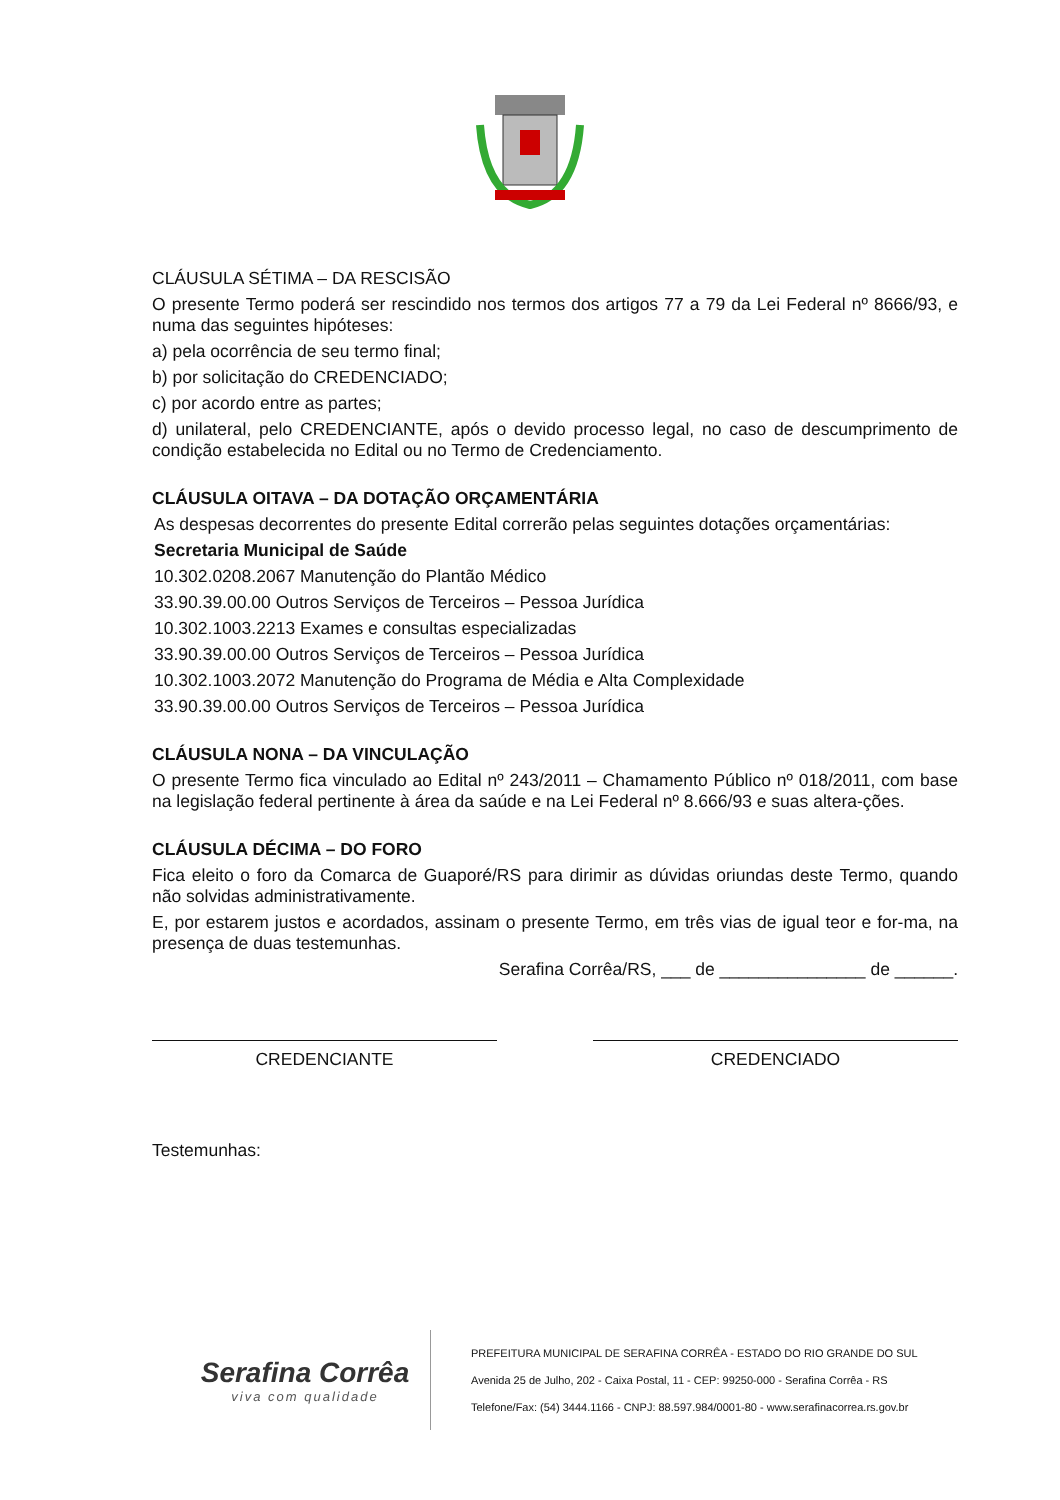CLÁUSULA SÉTIMA – DA RESCISÃO
O presente Termo poderá ser rescindido nos termos dos artigos 77 a 79 da Lei Federal nº 8666/93, e numa das seguintes hipóteses:
a) pela ocorrência de seu termo final;
b) por solicitação do CREDENCIADO;
c) por acordo entre as partes;
d) unilateral, pelo CREDENCIANTE, após o devido processo legal, no caso de descumprimento de condição estabelecida no Edital ou no Termo de Credenciamento.
CLÁUSULA OITAVA – DA DOTAÇÃO ORÇAMENTÁRIA
As despesas decorrentes do presente Edital correrão pelas seguintes dotações orçamentárias:
Secretaria Municipal de Saúde
10.302.0208.2067 Manutenção do Plantão Médico
33.90.39.00.00 Outros Serviços de Terceiros – Pessoa Jurídica
10.302.1003.2213 Exames e consultas especializadas
33.90.39.00.00 Outros Serviços de Terceiros – Pessoa Jurídica
10.302.1003.2072 Manutenção do Programa de Média e Alta Complexidade
33.90.39.00.00 Outros Serviços de Terceiros – Pessoa Jurídica
CLÁUSULA NONA – DA VINCULAÇÃO
O presente Termo fica vinculado ao Edital nº 243/2011 – Chamamento Público nº 018/2011, com base na legislação federal pertinente à área da saúde e na Lei Federal nº 8.666/93 e suas altera-ções.
CLÁUSULA DÉCIMA – DO FORO
Fica eleito o foro da Comarca de Guaporé/RS para dirimir as dúvidas oriundas deste Termo, quando não solvidas administrativamente.
E, por estarem justos e acordados, assinam o presente Termo, em três vias de igual teor e for-ma, na presença de duas testemunhas.
Serafina Corrêa/RS, ___ de _______________ de ______.
CREDENCIANTE CREDENCIADO
Testemunhas:
Serafina Corrêa
viva com qualidade
PREFEITURA MUNICIPAL DE SERAFINA CORRÊA - ESTADO DO RIO GRANDE DO SUL
Avenida 25 de Julho, 202 - Caixa Postal, 11 - CEP: 99250-000 - Serafina Corrêa - RS
Telefone/Fax: (54) 3444.1166 - CNPJ: 88.597.984/0001-80 - www.serafinacorrea.rs.gov.br